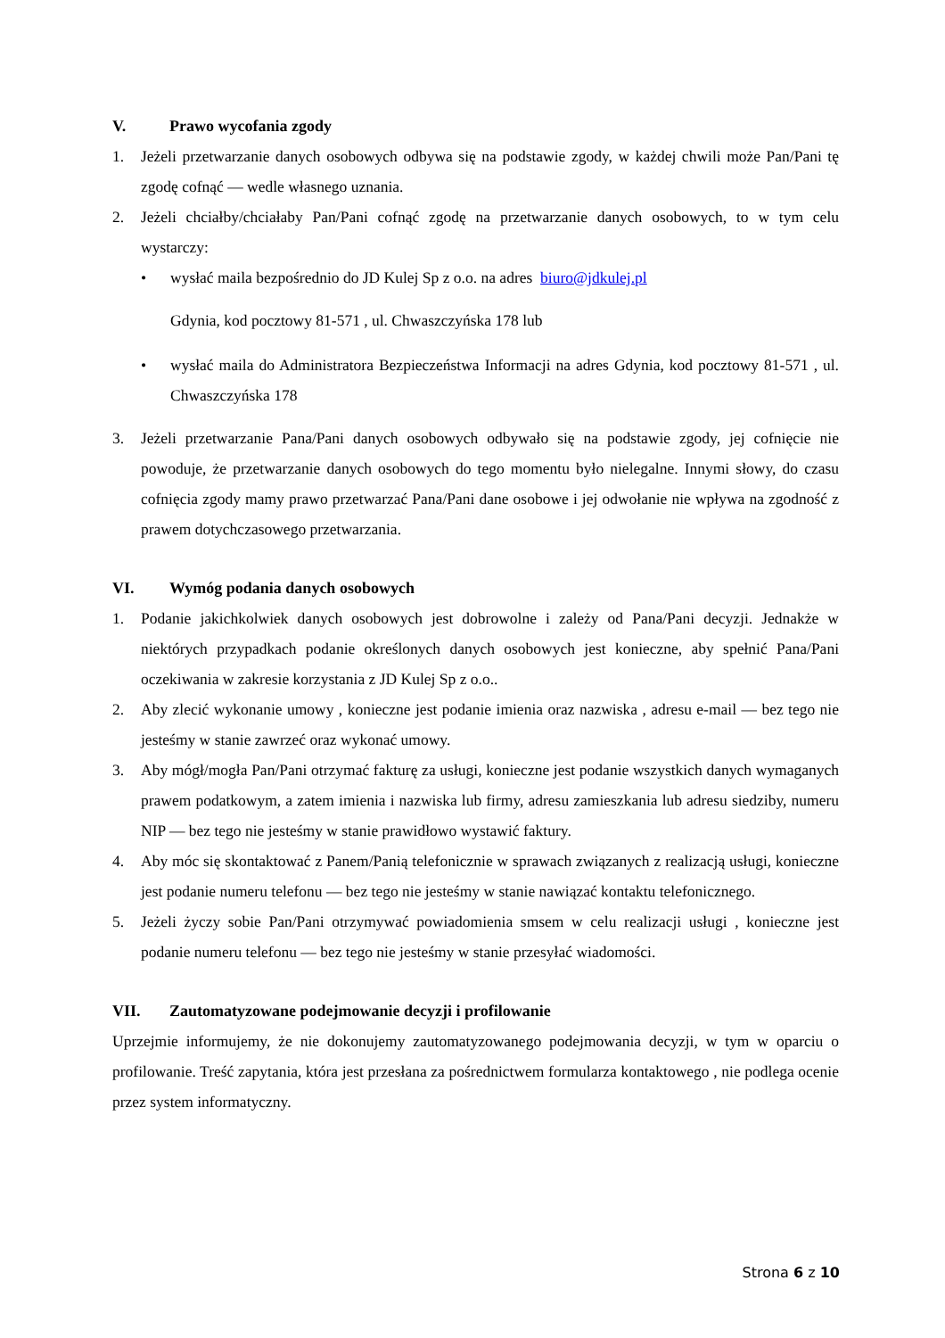V. Prawo wycofania zgody
1. Jeżeli przetwarzanie danych osobowych odbywa się na podstawie zgody, w każdej chwili może Pan/Pani tę zgodę cofnąć — wedle własnego uznania.
2. Jeżeli chciałby/chciałaby Pan/Pani cofnąć zgodę na przetwarzanie danych osobowych, to w tym celu wystarczy:
• wysłać maila bezpośrednio do JD Kulej Sp z o.o. na adres biuro@jdkulej.pl
Gdynia, kod pocztowy 81-571 , ul. Chwaszczyńska 178 lub
• wysłać maila do Administratora Bezpieczeństwa Informacji na adres Gdynia, kod pocztowy 81-571 , ul. Chwaszczyńska 178
3. Jeżeli przetwarzanie Pana/Pani danych osobowych odbywało się na podstawie zgody, jej cofnięcie nie powoduje, że przetwarzanie danych osobowych do tego momentu było nielegalne. Innymi słowy, do czasu cofnięcia zgody mamy prawo przetwarzać Pana/Pani dane osobowe i jej odwołanie nie wpływa na zgodność z prawem dotychczasowego przetwarzania.
VI. Wymóg podania danych osobowych
1. Podanie jakichkolwiek danych osobowych jest dobrowolne i zależy od Pana/Pani decyzji. Jednakże w niektórych przypadkach podanie określonych danych osobowych jest konieczne, aby spełnić Pana/Pani oczekiwania w zakresie korzystania z JD Kulej Sp z o.o..
2. Aby zlecić wykonanie umowy , konieczne jest podanie imienia oraz nazwiska , adresu e-mail — bez tego nie jesteśmy w stanie zawrzeć oraz wykonać umowy.
3. Aby mógł/mogła Pan/Pani otrzymać fakturę za usługi, konieczne jest podanie wszystkich danych wymaganych prawem podatkowym, a zatem imienia i nazwiska lub firmy, adresu zamieszkania lub adresu siedziby, numeru NIP — bez tego nie jesteśmy w stanie prawidłowo wystawić faktury.
4. Aby móc się skontaktować z Panem/Panią telefonicznie w sprawach związanych z realizacją usługi, konieczne jest podanie numeru telefonu — bez tego nie jesteśmy w stanie nawiązać kontaktu telefonicznego.
5. Jeżeli życzy sobie Pan/Pani otrzymywać powiadomienia smsem w celu realizacji usługi , konieczne jest podanie numeru telefonu — bez tego nie jesteśmy w stanie przesyłać wiadomości.
VII. Zautomatyzowane podejmowanie decyzji i profilowanie
Uprzejmie informujemy, że nie dokonujemy zautomatyzowanego podejmowania decyzji, w tym w oparciu o profilowanie. Treść zapytania, która jest przesłana za pośrednictwem formularza kontaktowego , nie podlega ocenie przez system informatyczny.
Strona 6 z 10